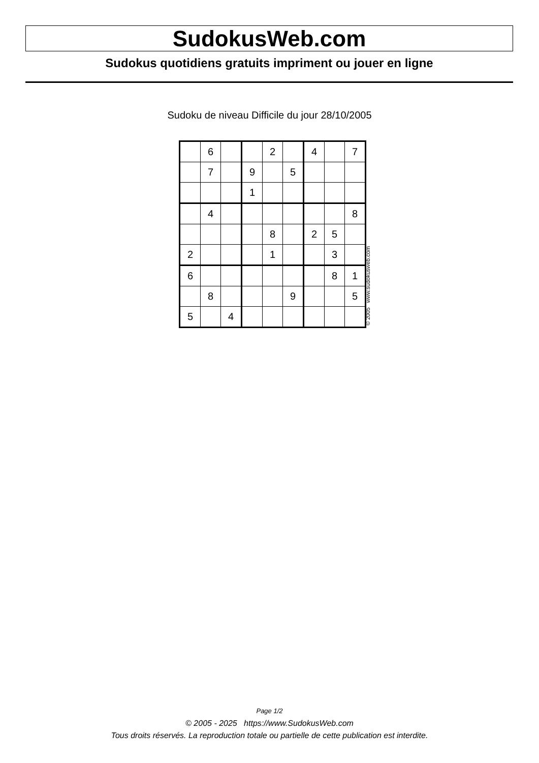SudokusWeb.com
Sudokus quotidiens gratuits impriment ou jouer en ligne
Sudoku de niveau Difficile du jour 28/10/2005
| | 6 | | | 2 | | 4 | | 7 |
| | 7 | | 9 | | 5 | | | |
| | | | 1 | | | | | |
| | 4 | | | | | | | 8 |
| | | | | 8 | | 2 | 5 | |
| 2 | | | | 1 | | | 3 | |
| 6 | | | | | | | 8 | 1 |
| | 8 | | | | 9 | | | 5 |
| 5 | | 4 | | | | | | |
© 2005 www.sudokusweb.com
Page 1/2
© 2005 - 2025 https://www.SudokusWeb.com
Tous droits réservés. La reproduction totale ou partielle de cette publication est interdite.